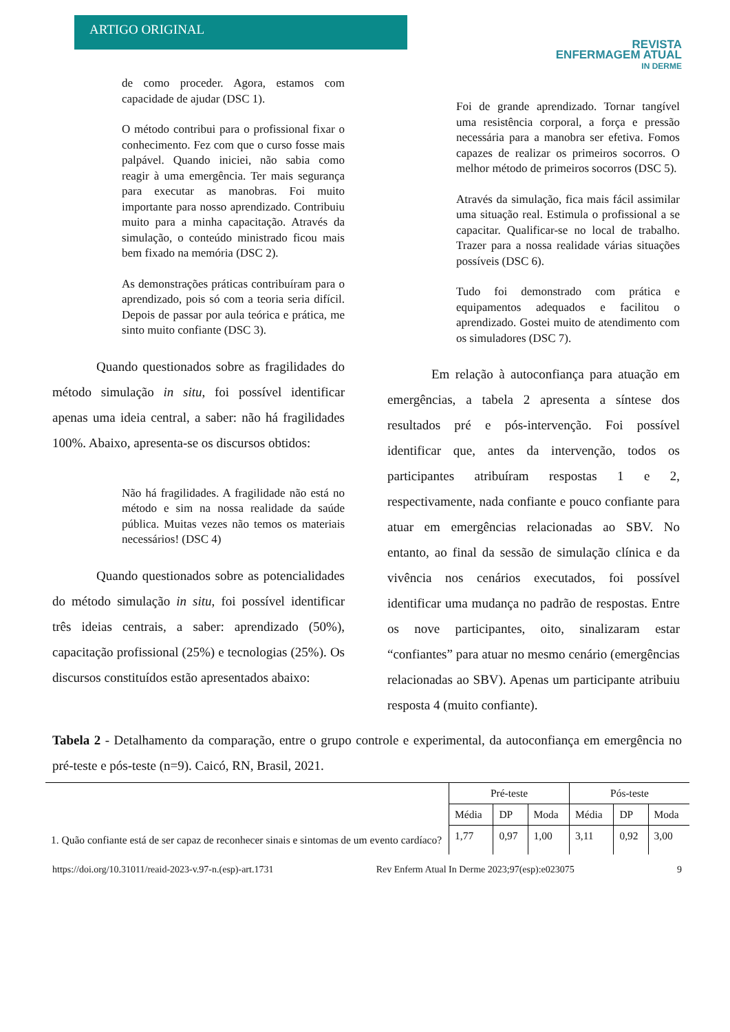ARTIGO ORIGINAL
REVISTA
ENFERMAGEM ATUAL
IN DERME
de como proceder. Agora, estamos com capacidade de ajudar (DSC 1).
O método contribui para o profissional fixar o conhecimento. Fez com que o curso fosse mais palpável. Quando iniciei, não sabia como reagir à uma emergência. Ter mais segurança para executar as manobras. Foi muito importante para nosso aprendizado. Contribuiu muito para a minha capacitação. Através da simulação, o conteúdo ministrado ficou mais bem fixado na memória (DSC 2).
As demonstrações práticas contribuíram para o aprendizado, pois só com a teoria seria difícil. Depois de passar por aula teórica e prática, me sinto muito confiante (DSC 3).
Quando questionados sobre as fragilidades do método simulação in situ, foi possível identificar apenas uma ideia central, a saber: não há fragilidades 100%. Abaixo, apresenta-se os discursos obtidos:
Não há fragilidades. A fragilidade não está no método e sim na nossa realidade da saúde pública. Muitas vezes não temos os materiais necessários! (DSC 4)
Quando questionados sobre as potencialidades do método simulação in situ, foi possível identificar três ideias centrais, a saber: aprendizado (50%), capacitação profissional (25%) e tecnologias (25%). Os discursos constituídos estão apresentados abaixo:
Foi de grande aprendizado. Tornar tangível uma resistência corporal, a força e pressão necessária para a manobra ser efetiva. Fomos capazes de realizar os primeiros socorros. O melhor método de primeiros socorros (DSC 5).
Através da simulação, fica mais fácil assimilar uma situação real. Estimula o profissional a se capacitar. Qualificar-se no local de trabalho. Trazer para a nossa realidade várias situações possíveis (DSC 6).
Tudo foi demonstrado com prática e equipamentos adequados e facilitou o aprendizado. Gostei muito de atendimento com os simuladores (DSC 7).
Em relação à autoconfiança para atuação em emergências, a tabela 2 apresenta a síntese dos resultados pré e pós-intervenção. Foi possível identificar que, antes da intervenção, todos os participantes atribuíram respostas 1 e 2, respectivamente, nada confiante e pouco confiante para atuar em emergências relacionadas ao SBV. No entanto, ao final da sessão de simulação clínica e da vivência nos cenários executados, foi possível identificar uma mudança no padrão de respostas. Entre os nove participantes, oito, sinalizaram estar “confiantes” para atuar no mesmo cenário (emergências relacionadas ao SBV). Apenas um participante atribuiu resposta 4 (muito confiante).
Tabela 2 - Detalhamento da comparação, entre o grupo controle e experimental, da autoconfiança em emergência no pré-teste e pós-teste (n=9). Caicó, RN, Brasil, 2021.
| | Pré-teste | | | Pós-teste | | |
| --- | --- | --- | --- | --- | --- | --- |
| | Média | DP | Moda | Média | DP | Moda |
| 1. Quão confiante está de ser capaz de reconhecer sinais e sintomas de um evento cardíaco? | 1,77 | 0,97 | 1,00 | 3,11 | 0,92 | 3,00 |
https://doi.org/10.31011/reaid-2023-v.97-n.(esp)-art.1731 Rev Enferm Atual In Derme 2023;97(esp):e023075 9